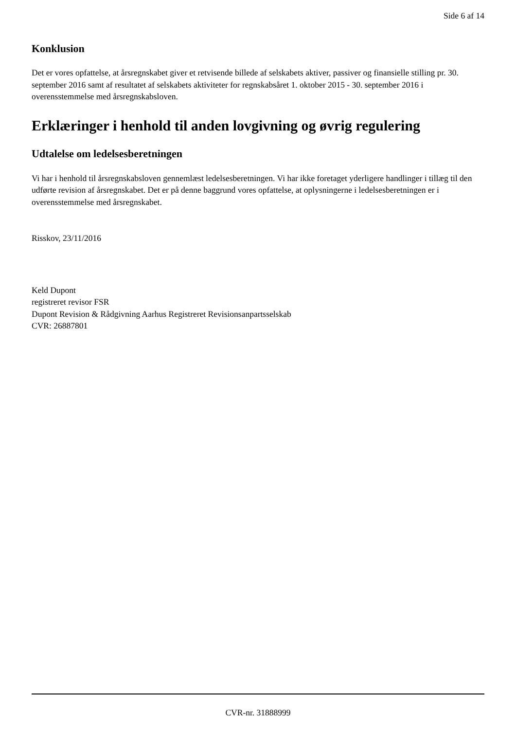Side 6 af 14
Konklusion
Det er vores opfattelse, at årsregnskabet giver et retvisende billede af selskabets aktiver, passiver og finansielle stilling pr. 30. september 2016 samt af resultatet af selskabets aktiviteter for regnskabsåret 1. oktober 2015 - 30. september 2016 i overensstemmelse med årsregnskabsloven.
Erklæringer i henhold til anden lovgivning og øvrig regulering
Udtalelse om ledelsesberetningen
Vi har i henhold til årsregnskabsloven gennemlæst ledelsesberetningen. Vi har ikke foretaget yderligere handlinger i tillæg til den udførte revision af årsregnskabet. Det er på denne baggrund vores opfattelse, at oplysningerne i ledelsesberetningen er i overensstemmelse med årsregnskabet.
Risskov, 23/11/2016
Keld Dupont
registreret revisor FSR
Dupont Revision & Rådgivning Aarhus Registreret Revisionsanpartsselskab
CVR: 26887801
CVR-nr. 31888999